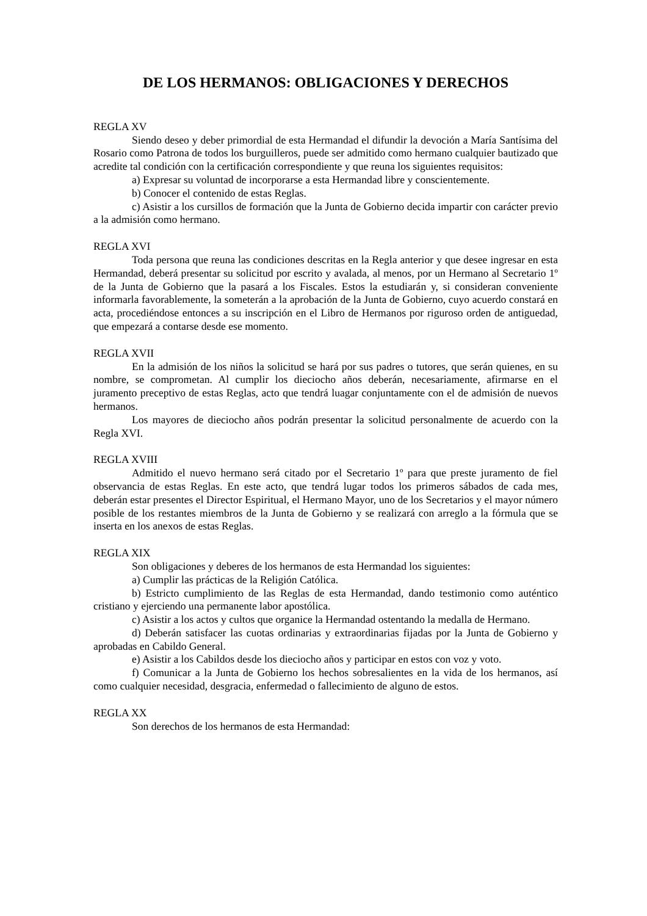DE LOS HERMANOS: OBLIGACIONES Y DERECHOS
REGLA XV
Siendo deseo y deber primordial de esta Hermandad el difundir la devoción a María Santísima del Rosario como Patrona de todos los burguilleros, puede ser admitido como hermano cualquier bautizado que acredite tal condición con la certificación correspondiente y que reuna los siguientes requisitos:
a) Expresar su voluntad de incorporarse a esta Hermandad libre y conscientemente.
b) Conocer el contenido de estas Reglas.
c) Asistir a los cursillos de formación que la Junta de Gobierno decida impartir con carácter previo a la admisión como hermano.
REGLA XVI
Toda persona que reuna las condiciones descritas en la Regla anterior y que desee ingresar en esta Hermandad, deberá presentar su solicitud por escrito y avalada, al menos, por un Hermano al Secretario 1º de la Junta de Gobierno que la pasará a los Fiscales. Estos la estudiarán y, si consideran conveniente informarla favorablemente, la someterán a la aprobación de la Junta de Gobierno, cuyo acuerdo constará en acta, procediéndose entonces a su inscripción en el Libro de Hermanos por riguroso orden de antiguedad, que empezará a contarse desde ese momento.
REGLA XVII
En la admisión de los niños la solicitud se hará por sus padres o tutores, que serán quienes, en su nombre, se comprometan. Al cumplir los dieciocho años deberán, necesariamente, afirmarse en el juramento preceptivo de estas Reglas, acto que tendrá luagar conjuntamente con el de admisión de nuevos hermanos.
Los mayores de dieciocho años podrán presentar la solicitud personalmente de acuerdo con la Regla XVI.
REGLA XVIII
Admitido el nuevo hermano será citado por el Secretario 1º para que preste juramento de fiel observancia de estas Reglas. En este acto, que tendrá lugar todos los primeros sábados de cada mes, deberán estar presentes el Director Espiritual, el Hermano Mayor, uno de los Secretarios y el mayor número posible de los restantes miembros de la Junta de Gobierno y se realizará con arreglo a la fórmula que se inserta en los anexos de estas Reglas.
REGLA XIX
Son obligaciones y deberes de los hermanos de esta Hermandad los siguientes:
a) Cumplir las prácticas de la Religión Católica.
b) Estricto cumplimiento de las Reglas de esta Hermandad, dando testimonio como auténtico cristiano y ejerciendo una permanente labor apostólica.
c) Asistir a los actos y cultos que organice la Hermandad ostentando la medalla de Hermano.
d) Deberán satisfacer las cuotas ordinarias y extraordinarias fijadas por la Junta de Gobierno y aprobadas en Cabildo General.
e) Asistir a los Cabildos desde los dieciocho años y participar en estos con voz y voto.
f) Comunicar a la Junta de Gobierno los hechos sobresalientes en la vida de los hermanos, así como cualquier necesidad, desgracia, enfermedad o fallecimiento de alguno de estos.
REGLA XX
Son derechos de los hermanos de esta Hermandad: